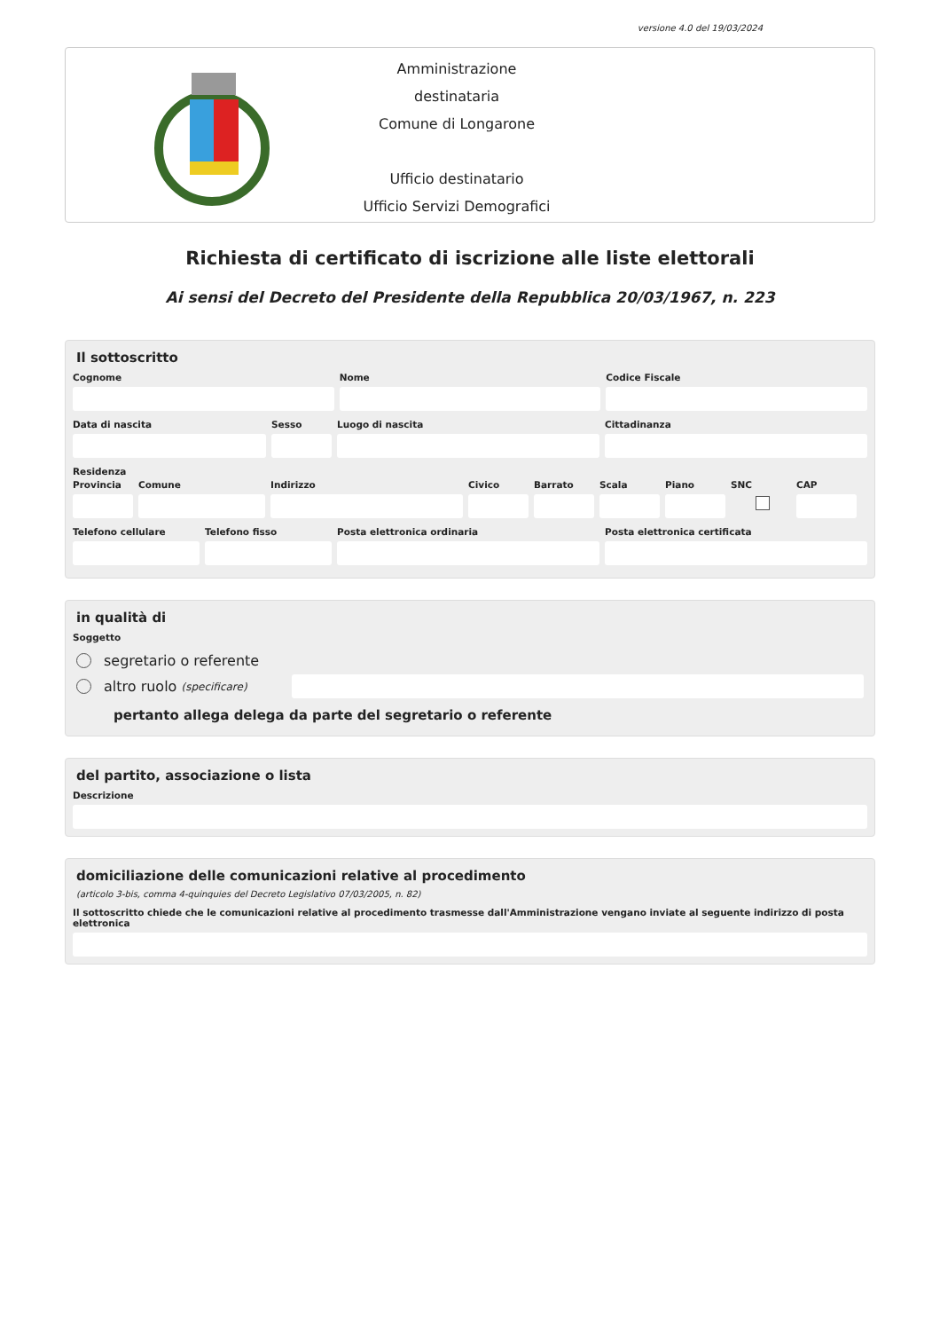versione 4.0 del 19/03/2024
Amministrazione destinataria
Comune di Longarone
Ufficio destinatario
Ufficio Servizi Demografici
Richiesta di certificato di iscrizione alle liste elettorali
Ai sensi del Decreto del Presidente della Repubblica 20/03/1967, n. 223
Il sottoscritto
Cognome Nome Codice Fiscale
Data di nascita Sesso Luogo di nascita Cittadinanza
Residenza
Provincia
Comune Indirizzo Civico Barrato Scala Piano SNC CAP
Telefono cellulare
Telefono fisso Posta elettronica ordinaria Posta elettronica certificata
in qualità di
Soggetto
segretario o referente
altro ruolo (specificare)
pertanto allega delega da parte del segretario o referente
del partito, associazione o lista
Descrizione
domiciliazione delle comunicazioni relative al procedimento
(articolo 3-bis, comma 4-quinquies del Decreto Legislativo 07/03/2005, n. 82)
Il sottoscritto chiede che le comunicazioni relative al procedimento trasmesse dall'Amministrazione vengano inviate al seguente indirizzo di posta elettronica